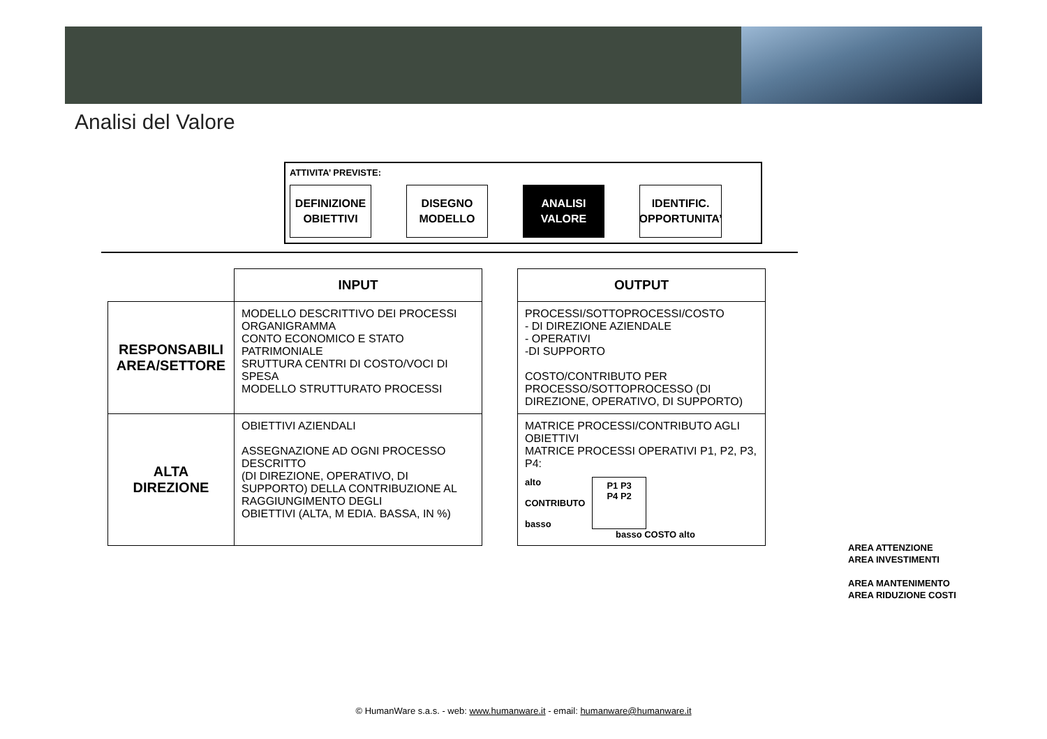Analisi del Valore
ATTIVITA’ PREVISTE:
DEFINIZIONE
OBIETTIVI
DISEGNO
MODELLO
ANALISI
VALORE
IDENTIFIC.
OPPORTUNITA’
| | INPUT | | OUTPUT |
| RESPONSABILI AREA/SETTORE | MODELLO DESCRITTIVO DEI PROCESSI ORGANIGRAMMA CONTO ECONOMICO E STATO PATRIMONIALE SRUTTURA CENTRI DI COSTO/VOCI DI SPESA MODELLO STRUTTURATO PROCESSI | | PROCESSI/SOTTOPROCESSI/COSTO - DI DIREZIONE AZIENDALE - OPERATIVI -DI SUPPORTO COSTO/CONTRIBUTO PER PROCESSO/SOTTOPROCESSO (DI DIREZIONE, OPERATIVO, DI SUPPORTO) |
| ALTA DIREZIONE | OBIETTIVI AZIENDALI ASSEGNAZIONE AD OGNI PROCESSO DESCRITTO (DI DIREZIONE, OPERATIVO, DI SUPPORTO) DELLA CONTRIBUZIONE AL RAGGIUNGIMENTO DEGLI OBIETTIVI (ALTA, M EDIA. BASSA, IN %) | | MATRICE PROCESSI/CONTRIBUTO AGLI OBIETTIVI MATRICE PROCESSI OPERATIVI P1, P2, P3, P4: alto CONTRIBUTO basso P1 P3 P4 P2 basso COSTO alto |
AREA ATTENZIONE
AREA INVESTIMENTI
AREA MANTENIMENTO
AREA RIDUZIONE COSTI
© HumanWare s.a.s. - web: www.humanware.it - email: humanware@humanware.it